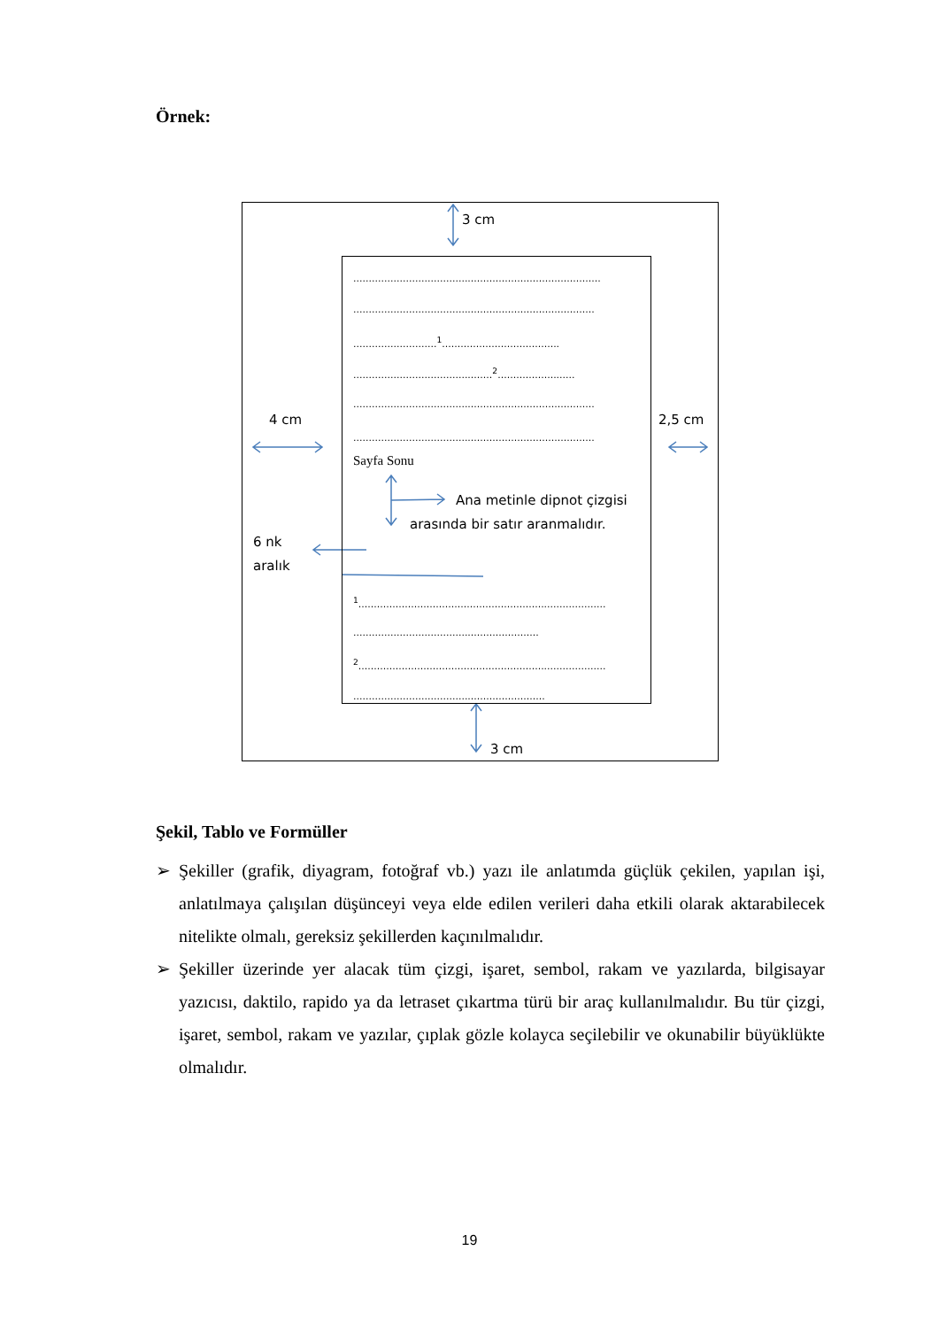Örnek:
3 cm
3 cm
4 cm 2,5 cm
6 nk
aralık
................................................................................
..............................................................................
...........................<sup>1</sup>......................................
.............................................<sup>2</sup>.........................
..............................................................................
..............................................................................
Sayfa Sonu
Ana metinle dipnot çizgisi
arasında bir satır aranmalıdır.
<sup>1</sup>................................................................................
............................................................
<sup>2</sup>................................................................................
..............................................................
Şekil, Tablo ve Formüller
➢ Şekiller (grafik, diyagram, fotoğraf vb.) yazı ile anlatımda güçlük çekilen, yapılan işi, anlatılmaya çalışılan düşünceyi veya elde edilen verileri daha etkili olarak aktarabilecek nitelikte olmalı, gereksiz şekillerden kaçınılmalıdır.
➢ Şekiller üzerinde yer alacak tüm çizgi, işaret, sembol, rakam ve yazılarda, bilgisayar yazıcısı, daktilo, rapido ya da letraset çıkartma türü bir araç kullanılmalıdır. Bu tür çizgi, işaret, sembol, rakam ve yazılar, çıplak gözle kolayca seçilebilir ve okunabilir büyüklükte olmalıdır.
19